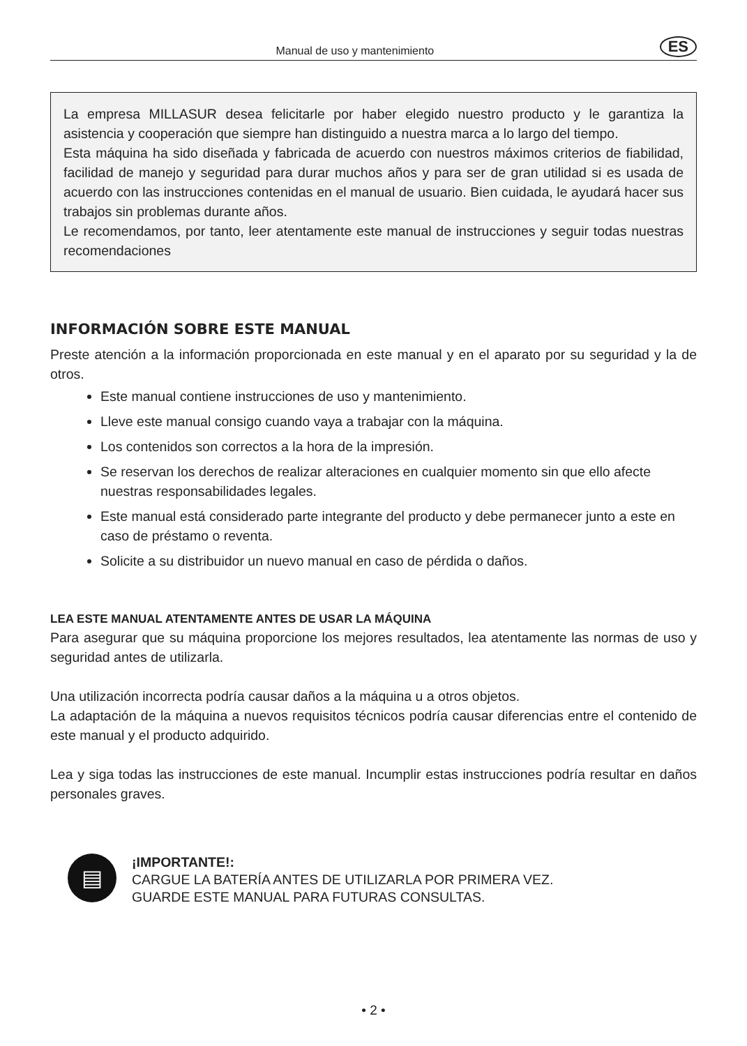Manual de uso y mantenimiento ES
La empresa MILLASUR desea felicitarle por haber elegido nuestro producto y le garantiza la asistencia y cooperación que siempre han distinguido a nuestra marca a lo largo del tiempo.
Esta máquina ha sido diseñada y fabricada de acuerdo con nuestros máximos criterios de fiabilidad, facilidad de manejo y seguridad para durar muchos años y para ser de gran utilidad si es usada de acuerdo con las instrucciones contenidas en el manual de usuario. Bien cuidada, le ayudará hacer sus trabajos sin problemas durante años.
Le recomendamos, por tanto, leer atentamente este manual de instrucciones y seguir todas nuestras recomendaciones
INFORMACIÓN SOBRE ESTE MANUAL
Preste atención a la información proporcionada en este manual y en el aparato por su seguridad y la de otros.
Este manual contiene instrucciones de uso y mantenimiento.
Lleve este manual consigo cuando vaya a trabajar con la máquina.
Los contenidos son correctos a la hora de la impresión.
Se reservan los derechos de realizar alteraciones en cualquier momento sin que ello afecte nuestras responsabilidades legales.
Este manual está considerado parte integrante del producto y debe permanecer junto a este en caso de préstamo o reventa.
Solicite a su distribuidor un nuevo manual en caso de pérdida o daños.
LEA ESTE MANUAL ATENTAMENTE ANTES DE USAR LA MÁQUINA
Para asegurar que su máquina proporcione los mejores resultados, lea atentamente las normas de uso y seguridad antes de utilizarla.
Una utilización incorrecta podría causar daños a la máquina u a otros objetos.
La adaptación de la máquina a nuevos requisitos técnicos podría causar diferencias entre el contenido de este manual y el producto adquirido.
Lea y siga todas las instrucciones de este manual. Incumplir estas instrucciones podría resultar en daños personales graves.
▤
¡IMPORTANTE!:
CARGUE LA BATERÍA ANTES DE UTILIZARLA POR PRIMERA VEZ.
GUARDE ESTE MANUAL PARA FUTURAS CONSULTAS.
• 2 •